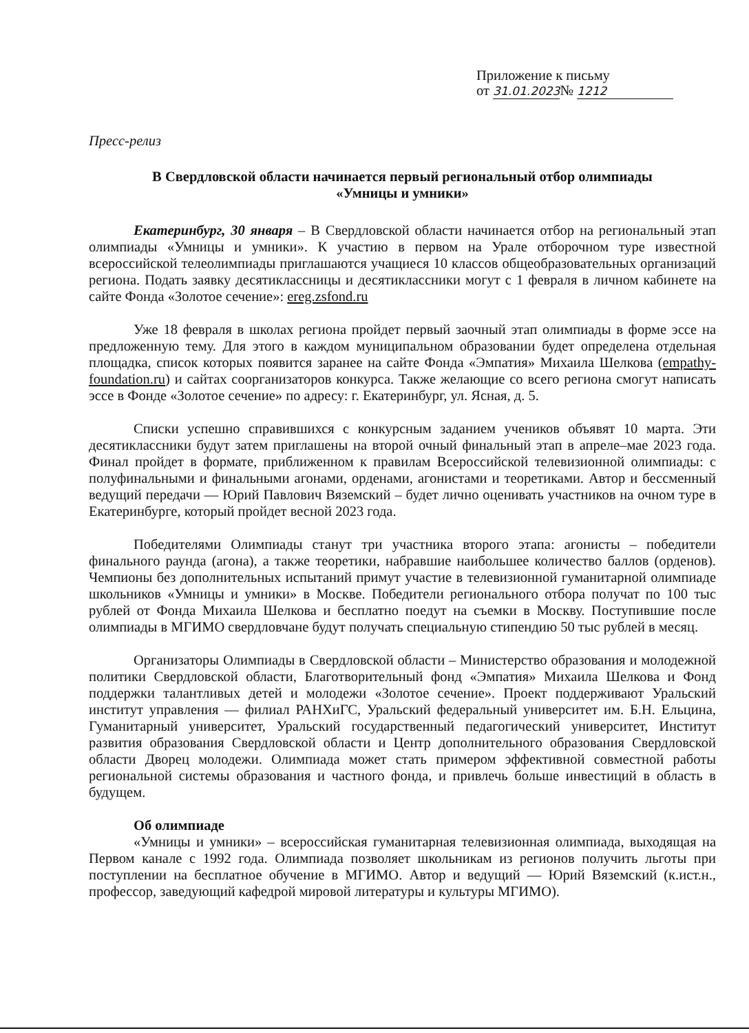Приложение к письму
от 31.01.2023№ 1212
Пресс-релиз
В Свердловской области начинается первый региональный отбор олимпиады
«Умницы и умники»
Екатеринбург, 30 января – В Свердловской области начинается отбор на региональный этап олимпиады «Умницы и умники». К участию в первом на Урале отборочном туре известной всероссийской телеолимпиады приглашаются учащиеся 10 классов общеобразовательных организаций региона. Подать заявку десятиклассницы и десятиклассники могут с 1 февраля в личном кабинете на сайте Фонда «Золотое сечение»: ereg.zsfond.ru
Уже 18 февраля в школах региона пройдет первый заочный этап олимпиады в форме эссе на предложенную тему. Для этого в каждом муниципальном образовании будет определена отдельная площадка, список которых появится заранее на сайте Фонда «Эмпатия» Михаила Шелкова (empathy-foundation.ru) и сайтах соорганизаторов конкурса. Также желающие со всего региона смогут написать эссе в Фонде «Золотое сечение» по адресу: г. Екатеринбург, ул. Ясная, д. 5.
Списки успешно справившихся с конкурсным заданием учеников объявят 10 марта. Эти десятиклассники будут затем приглашены на второй очный финальный этап в апреле–мае 2023 года. Финал пройдет в формате, приближенном к правилам Всероссийской телевизионной олимпиады: с полуфинальными и финальными агонами, орденами, агонистами и теоретиками. Автор и бессменный ведущий передачи — Юрий Павлович Вяземский – будет лично оценивать участников на очном туре в Екатеринбурге, который пройдет весной 2023 года.
Победителями Олимпиады станут три участника второго этапа: агонисты – победители финального раунда (агона), а также теоретики, набравшие наибольшее количество баллов (орденов). Чемпионы без дополнительных испытаний примут участие в телевизионной гуманитарной олимпиаде школьников «Умницы и умники» в Москве. Победители регионального отбора получат по 100 тыс рублей от Фонда Михаила Шелкова и бесплатно поедут на съемки в Москву. Поступившие после олимпиады в МГИМО свердловчане будут получать специальную стипендию 50 тыс рублей в месяц.
Организаторы Олимпиады в Свердловской области – Министерство образования и молодежной политики Свердловской области, Благотворительный фонд «Эмпатия» Михаила Шелкова и Фонд поддержки талантливых детей и молодежи «Золотое сечение». Проект поддерживают Уральский институт управления — филиал РАНХиГС, Уральский федеральный университет им. Б.Н. Ельцина, Гуманитарный университет, Уральский государственный педагогический университет, Институт развития образования Свердловской области и Центр дополнительного образования Свердловской области Дворец молодежи. Олимпиада может стать примером эффективной совместной работы региональной системы образования и частного фонда, и привлечь больше инвестиций в область в будущем.
Об олимпиаде
«Умницы и умники» – всероссийская гуманитарная телевизионная олимпиада, выходящая на Первом канале с 1992 года. Олимпиада позволяет школьникам из регионов получить льготы при поступлении на бесплатное обучение в МГИМО. Автор и ведущий — Юрий Вяземский (к.ист.н., профессор, заведующий кафедрой мировой литературы и культуры МГИМО).